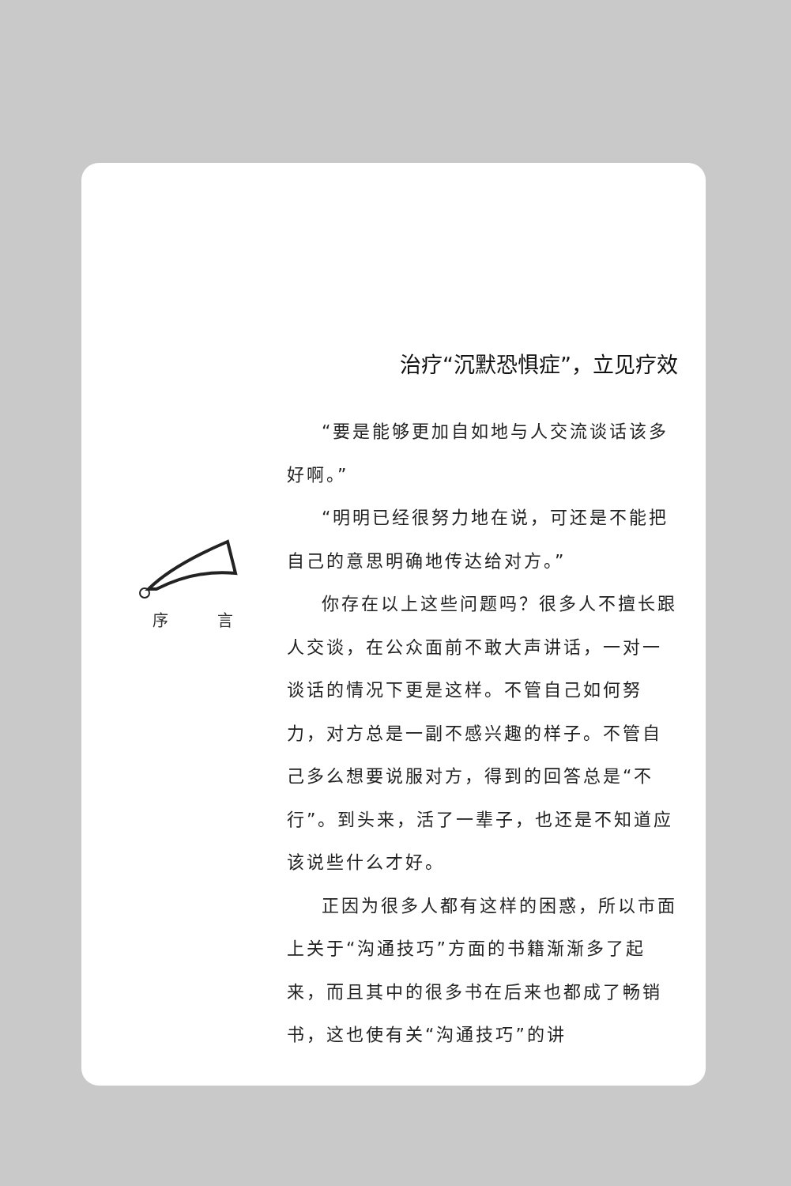序 言
治疗“沉默恐惧症”，立见疗效
“要是能够更加自如地与人交流谈话该多好啊。”
“明明已经很努力地在说，可还是不能把自己的意思明确地传达给对方。”
你存在以上这些问题吗？很多人不擅长跟人交谈，在公众面前不敢大声讲话，一对一谈话的情况下更是这样。不管自己如何努力，对方总是一副不感兴趣的样子。不管自己多么想要说服对方，得到的回答总是“不行”。到头来，活了一辈子，也还是不知道应该说些什么才好。
正因为很多人都有这样的困惑，所以市面上关于“沟通技巧”方面的书籍渐渐多了起来，而且其中的很多书在后来也都成了畅销书，这也使有关“沟通技巧”的讲